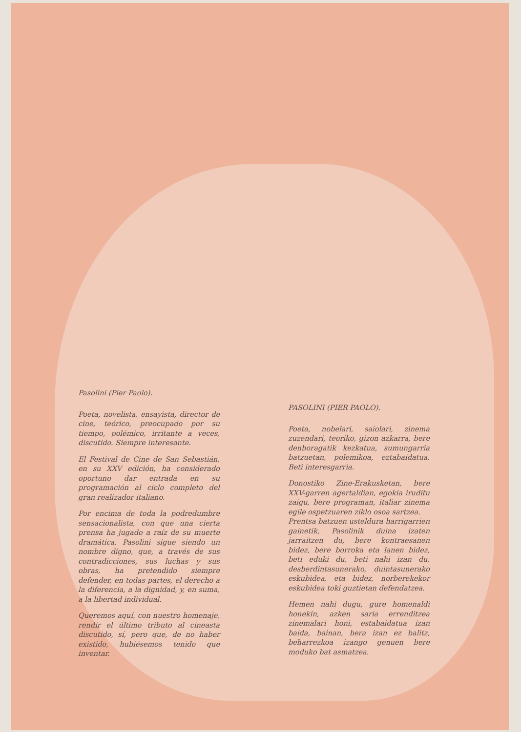Pasolini (Pier Paolo).
Poeta, novelista, ensayista, director de cine, teórico, preocupado por su tiempo, polémico, irritante a veces, discutido. Siempre interesante.
El Festival de Cine de San Sebastián, en su XXV edición, ha considerado oportuno dar entrada en su programación al ciclo completo del gran realizador italiano.
Por encima de toda la podredumbre sensacionalista, con que una cierta prensa ha jugado a raíz de su muerte dramática, Pasolini sigue siendo un nombre digno, que, a través de sus contradicciones, sus luchas y sus obras, ha pretendido siempre defender, en todas partes, el derecho a la diferencia, a la dignidad, y, en suma, a la libertad individual.
Queremos aquí, con nuestro homenaje, rendir el último tributo al cineasta discutido, sí, pero que, de no haber existido, hubiésemos tenido que inventar.
PASOLINI (PIER PAOLO).
Poeta, nobelari, saiolari, zinema zuzendari, teoriko, gizon azkarra, bere denboragatik kezkatua, sumungarria batzuetan, polemikoa, eztabaidatua. Beti interesgarria.
Donostiko Zine-Erakusketan, bere XXV-garren agertaldian, egokia iruditu zaigu, bere programan, italiar zinema egile ospetzuaren ziklo osoa sartzea.
Prentsa batzuen usteldura harrigarrien gainetik, Pasolinik duina izaten jarraitzen du, bere kontraesanen bidez, bere borroka eta lanen bidez, beti eduki du, beti nahi izan du, desberdintasunerako, duintasunerako eskubidea, eta bidez, norberekekor eskubidea toki guztietan defendatzea.
Hemen nahi dugu, gure homenaldi honekin, azken saria errenditzea zinemalari honi, estabaidatua izan baida, bainan, bera izan ez balitz, beharrezkoa izango genuen bere moduko bat asmatzea.